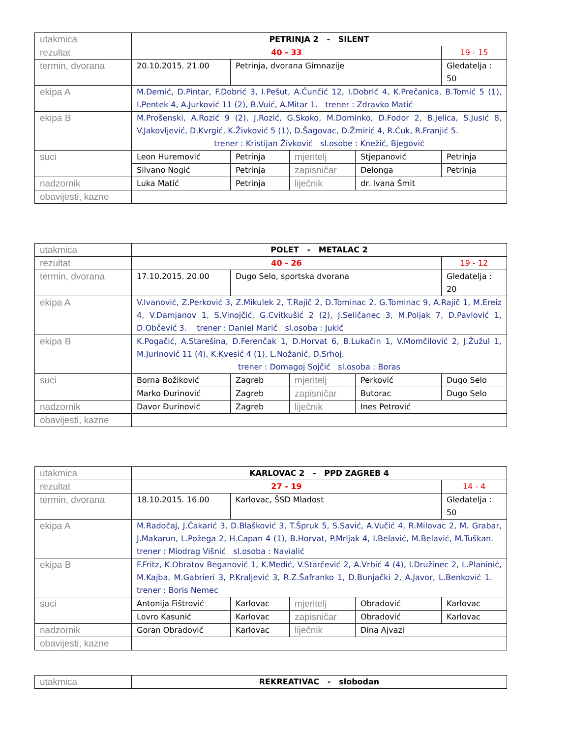| utakmica | PETRINJA 2 - SILENT | | | | |
| rezultat | 40 - 33 | | | | 19 - 15 |
| termin, dvorana | 20.10.2015. 21.00 | Petrinja, dvorana Gimnazije | | | Gledatelja : 50 |
| ekipa A | M.Demić, D.Pintar, F.Dobrić 3, I.Pešut, A.Čunčić 12, I.Dobrić 4, K.Prečanica, B.Tomić 5 (1), I.Pentek 4, A.Jurković 11 (2), B.Vuić, A.Mitar 1. trener : Zdravko Matić | | | | |
| ekipa B | M.Prošenski, A.Rozić 9 (2), J.Rozić, G.Skoko, M.Dominko, D.Fodor 2, B.Jelica, S.Jusić 8, V.Jakovljević, D.Kvrgić, K.Živković 5 (1), D.Šagovac, D.Žmirić 4, R.Ćuk, R.Franjić 5. trener : Kristijan Živković sl.osobe : Knežić, Bjegović | | | | |
| suci | Leon Huremović | Petrinja | mjeritelj | Stjepanović | Petrinja |
| | Silvano Nogić | Petrinja | zapisničar | Delonga | Petrinja |
| nadzornik | Luka Matić | Petrinja | liječnik | dr. Ivana Šmit | |
| obavijesti, kazne | | | | | |
| utakmica | POLET - METALAC 2 | | | | |
| rezultat | 40 - 26 | | | | 19 - 12 |
| termin, dvorana | 17.10.2015. 20.00 | Dugo Selo, sportska dvorana | | | Gledatelja : 20 |
| ekipa A | V.Ivanović, Z.Perković 3, Z.Mikulek 2, T.Rajič 2, D.Tominac 2, G.Tominac 9, A.Rajič 1, M.Ereiz 4, V.Damjanov 1, S.Vinojčić, G.Cvitkušić 2 (2), J.Seličanec 3, M.Poljak 7, D.Pavlović 1, D.Občević 3. trener : Daniel Marić sl.osoba : Jukić | | | | |
| ekipa B | K.Pogačić, A.Starešina, D.Ferenčak 1, D.Horvat 6, B.Lukačin 1, V.Momčilović 2, J.Žužul 1, M.Jurinović 11 (4), K.Kvesić 4 (1), L.Nožanić, D.Srhoj. trener : Domagoj Sojčić sl.osoba : Boras | | | | |
| suci | Borna Božiković | Zagreb | mjeritelj | Perković | Dugo Selo |
| | Marko Đurinović | Zagreb | zapisničar | Butorac | Dugo Selo |
| nadzornik | Davor Đurinović | Zagreb | liječnik | Ines Petrović | |
| obavijesti, kazne | | | | | |
| utakmica | KARLOVAC 2 - PPD ZAGREB 4 | | | | |
| rezultat | 27 - 19 | | | | 14 - 4 |
| termin, dvorana | 18.10.2015. 16.00 | Karlovac, ŠSD Mladost | | | Gledatelja : 50 |
| ekipa A | M.Radočaj, J.Čakarić 3, D.Blašković 3, T.Špruk 5, S.Savić, A.Vučić 4, R.Milovac 2, M. Grabar, J.Makarun, L.Požega 2, H.Capan 4 (1), B.Horvat, P.Mrljak 4, I.Belavić, M.Belavić, M.Tuškan. trener : Miodrag Višnić sl.osoba : Navialić | | | | |
| ekipa B | F.Fritz, K.Obratov Beganović 1, K.Medić, V.Starčević 2, A.Vrbić 4 (4), I.Družinec 2, L.Planinić, M.Kajba, M.Gabrieri 3, P.Kraljević 3, R.Z.Šafranko 1, D.Bunjački 2, A.Javor, L.Benković 1. trener : Boris Nemec | | | | |
| suci | Antonija Fištrović | Karlovac | mjeritelj | Obradović | Karlovac |
| | Lovro Kasunić | Karlovac | zapisničar | Obradović | Karlovac |
| nadzornik | Goran Obradović | Karlovac | liječnik | Dina Ajvazi | |
| obavijesti, kazne | | | | | |
| utakmica | REKREATIVAC - slobodan |